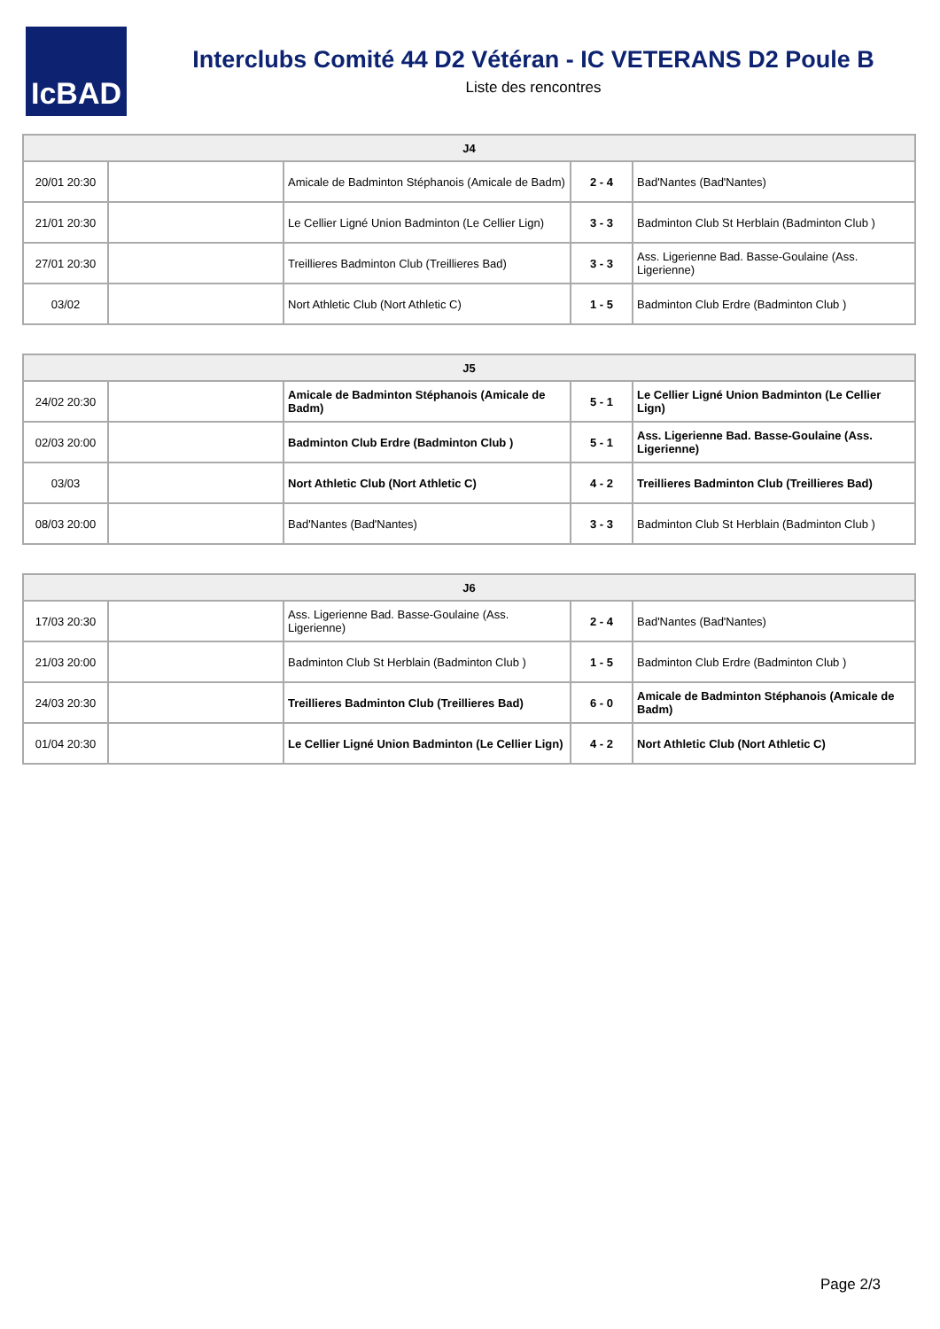IcBAD
Interclubs Comité 44 D2 Vétéran - IC VETERANS D2 Poule B
Liste des rencontres
| J4 | | | | |
| --- | --- | --- | --- | --- |
| 20/01 20:30 | | Amicale de Badminton Stéphanois (Amicale de Badm) | 2 - 4 | Bad'Nantes (Bad'Nantes) |
| 21/01 20:30 | | Le Cellier Ligné Union Badminton (Le Cellier Lign) | 3 - 3 | Badminton Club St Herblain (Badminton Club ) |
| 27/01 20:30 | | Treillieres Badminton Club (Treillieres Bad) | 3 - 3 | Ass. Ligerienne Bad. Basse-Goulaine (Ass. Ligerienne) |
| 03/02 | | Nort Athletic Club (Nort Athletic C) | 1 - 5 | Badminton Club Erdre (Badminton Club ) |
| J5 | | | | |
| --- | --- | --- | --- | --- |
| 24/02 20:30 | | Amicale de Badminton Stéphanois (Amicale de Badm) | 5 - 1 | Le Cellier Ligné Union Badminton (Le Cellier Lign) |
| 02/03 20:00 | | Badminton Club Erdre (Badminton Club ) | 5 - 1 | Ass. Ligerienne Bad. Basse-Goulaine (Ass. Ligerienne) |
| 03/03 | | Nort Athletic Club (Nort Athletic C) | 4 - 2 | Treillieres Badminton Club (Treillieres Bad) |
| 08/03 20:00 | | Bad'Nantes (Bad'Nantes) | 3 - 3 | Badminton Club St Herblain (Badminton Club ) |
| J6 | | | | |
| --- | --- | --- | --- | --- |
| 17/03 20:30 | | Ass. Ligerienne Bad. Basse-Goulaine (Ass. Ligerienne) | 2 - 4 | Bad'Nantes (Bad'Nantes) |
| 21/03 20:00 | | Badminton Club St Herblain (Badminton Club ) | 1 - 5 | Badminton Club Erdre (Badminton Club ) |
| 24/03 20:30 | | Treillieres Badminton Club (Treillieres Bad) | 6 - 0 | Amicale de Badminton Stéphanois (Amicale de Badm) |
| 01/04 20:30 | | Le Cellier Ligné Union Badminton (Le Cellier Lign) | 4 - 2 | Nort Athletic Club (Nort Athletic C) |
Page 2/3